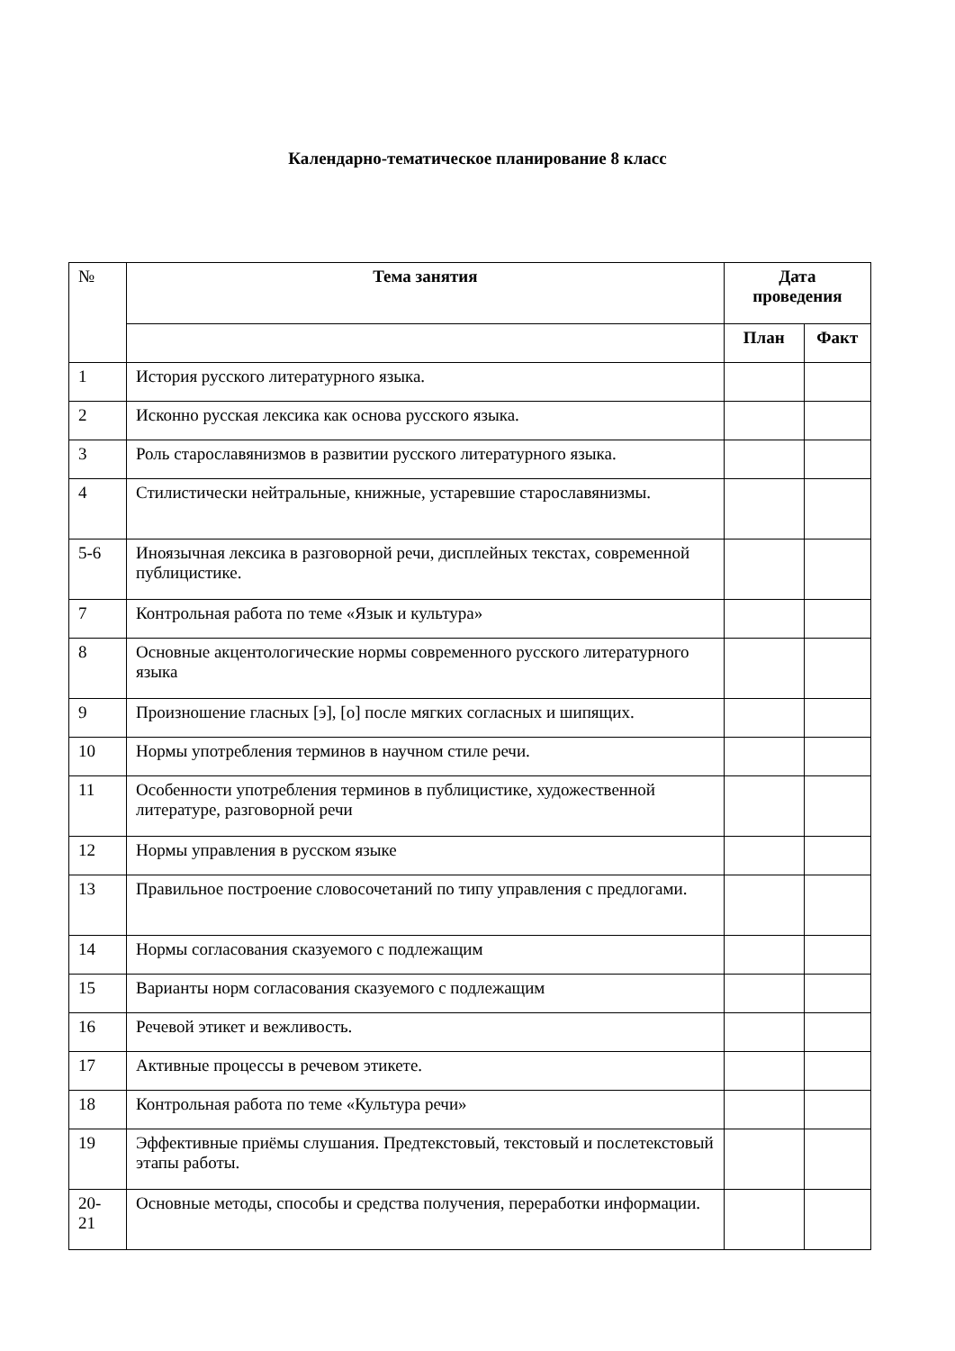Календарно-тематическое планирование 8 класс
| № | Тема занятия | Дата проведения | |
| --- | --- | --- | --- |
| | | План | Факт |
| 1 | История русского литературного языка. | | |
| 2 | Исконно русская лексика как основа русского языка. | | |
| 3 | Роль старославянизмов в развитии русского литературного языка. | | |
| 4 | Стилистически нейтральные, книжные, устаревшие старославянизмы. | | |
| 5-6 | Иноязычная лексика в разговорной речи, дисплейных текстах, современной публицистике. | | |
| 7 | Контрольная работа по теме «Язык и культура» | | |
| 8 | Основные акцентологические нормы современного русского литературного языка | | |
| 9 | Произношение гласных [э], [о] после мягких согласных и шипящих. | | |
| 10 | Нормы употребления терминов в научном стиле речи. | | |
| 11 | Особенности употребления терминов в публицистике, художественной литературе, разговорной речи | | |
| 12 | Нормы управления в русском языке | | |
| 13 | Правильное построение словосочетаний по типу управления с предлогами. | | |
| 14 | Нормы согласования сказуемого с подлежащим | | |
| 15 | Варианты норм согласования сказуемого с подлежащим | | |
| 16 | Речевой этикет и вежливость. | | |
| 17 | Активные процессы в речевом этикете. | | |
| 18 | Контрольная работа по теме «Культура речи» | | |
| 19 | Эффективные приёмы слушания. Предтекстовый, текстовый и послетекстовый этапы работы. | | |
| 20-21 | Основные методы, способы и средства получения, переработки информации. | | |